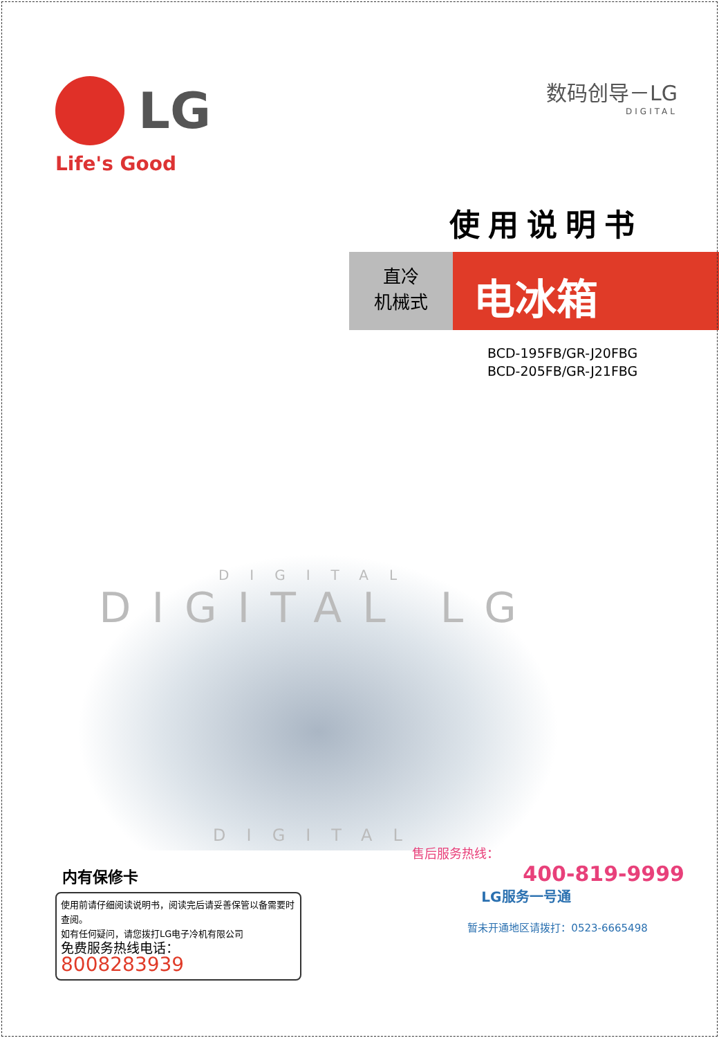LG
Life's Good
数码创导－LG
DIGITAL
使用说明书
直冷
机械式
电冰箱
BCD-195FB/GR-J20FBG
BCD-205FB/GR-J21FBG
DIGITAL
DIGITAL LG
DIGITAL
内有保修卡
使用前请仔细阅读说明书，阅读完后请妥善保管以备需要时查阅。
如有任何疑问，请您拨打LG电子冷机有限公司
免费服务热线电话：8008283939
售后服务热线：
400-819-9999
LG服务一号通
暂未开通地区请拨打：0523-6665498